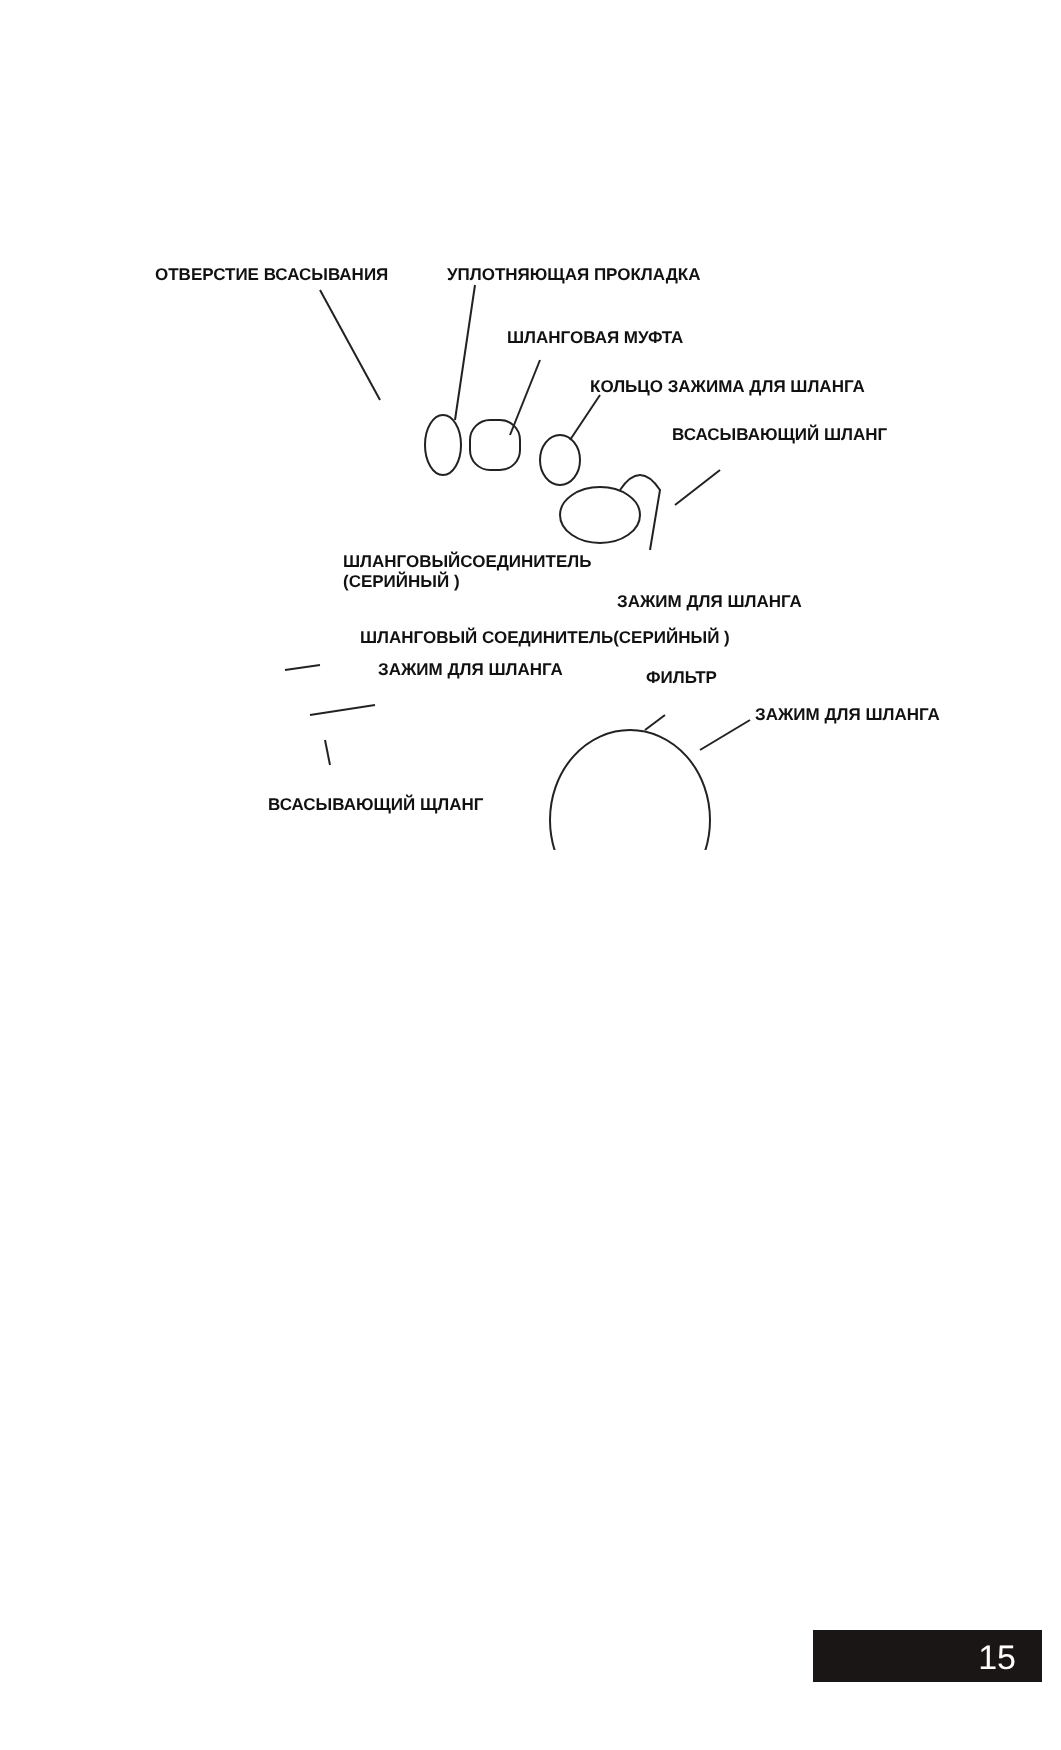ОТВЕРСТИЕ ВСАСЫВАНИЯ УПЛОТНЯЮЩАЯ ПРОКЛАДКА
ШЛАНГОВАЯ МУФТА
КОЛЬЦО ЗАЖИМА ДЛЯ ШЛАНГА
ВСАСЫВАЮЩИЙ ШЛАНГ
ШЛАНГОВЫЙСОЕДИНИТЕЛЬ
(СЕРИЙНЫЙ )
ЗАЖИМ ДЛЯ ШЛАНГА
ШЛАНГОВЫЙ СОЕДИНИТЕЛЬ(СЕРИЙНЫЙ )
ЗАЖИМ ДЛЯ ШЛАНГА ФИЛЬТР
ЗАЖИМ ДЛЯ ШЛАНГА
ВСАСЫВАЮЩИЙ ЩЛАНГ
15